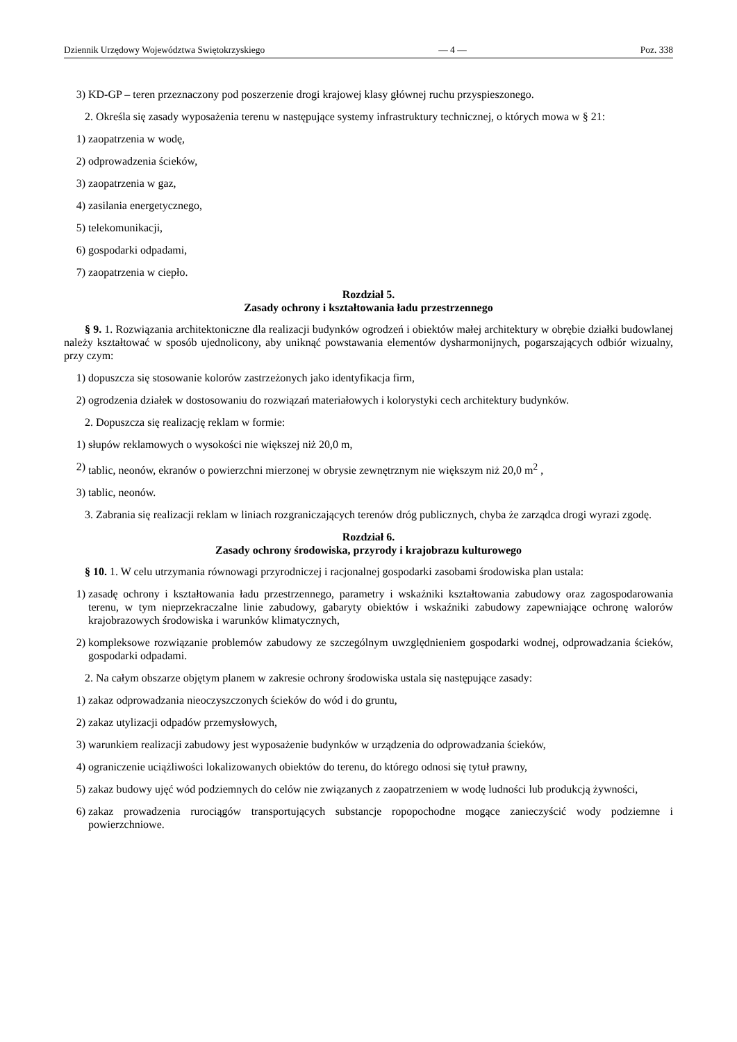Dziennik Urzędowy Województwa Swiętokrzyskiego — 4 — Poz. 338
3) KD-GP – teren przeznaczony pod poszerzenie drogi krajowej klasy głównej ruchu przyspieszonego.
2. Określa się zasady wyposażenia terenu w następujące systemy infrastruktury technicznej, o których mowa w § 21:
1) zaopatrzenia w wodę,
2) odprowadzenia ścieków,
3) zaopatrzenia w gaz,
4) zasilania energetycznego,
5) telekomunikacji,
6) gospodarki odpadami,
7) zaopatrzenia w ciepło.
Rozdział 5.
Zasady ochrony i kształtowania ładu przestrzennego
§ 9. 1. Rozwiązania architektoniczne dla realizacji budynków ogrodzeń i obiektów małej architektury w obrębie działki budowlanej należy kształtować w sposób ujednolicony, aby uniknąć powstawania elementów dysharmonijnych, pogarszających odbiór wizualny, przy czym:
1) dopuszcza się stosowanie kolorów zastrzeżonych jako identyfikacja firm,
2) ogrodzenia działek w dostosowaniu do rozwiązań materiałowych i kolorystyki cech architektury budynków.
2. Dopuszcza się realizację reklam w formie:
1) słupów reklamowych o wysokości nie większej niż 20,0 m,
2) tablic, neonów, ekranów o powierzchni mierzonej w obrysie zewnętrznym nie większym niż 20,0 m<sup>2</sup> ,
3) tablic, neonów.
3. Zabrania się realizacji reklam w liniach rozgraniczających terenów dróg publicznych, chyba że zarządca drogi wyrazi zgodę.
Rozdział 6.
Zasady ochrony środowiska, przyrody i krajobrazu kulturowego
§ 10. 1. W celu utrzymania równowagi przyrodniczej i racjonalnej gospodarki zasobami środowiska plan ustala:
1) zasadę ochrony i kształtowania ładu przestrzennego, parametry i wskaźniki kształtowania zabudowy oraz zagospodarowania terenu, w tym nieprzekraczalne linie zabudowy, gabaryty obiektów i wskaźniki zabudowy zapewniające ochronę walorów krajobrazowych środowiska i warunków klimatycznych,
2) kompleksowe rozwiązanie problemów zabudowy ze szczególnym uwzględnieniem gospodarki wodnej, odprowadzania ścieków, gospodarki odpadami.
2. Na całym obszarze objętym planem w zakresie ochrony środowiska ustala się następujące zasady:
1) zakaz odprowadzania nieoczyszczonych ścieków do wód i do gruntu,
2) zakaz utylizacji odpadów przemysłowych,
3) warunkiem realizacji zabudowy jest wyposażenie budynków w urządzenia do odprowadzania ścieków,
4) ograniczenie uciążliwości lokalizowanych obiektów do terenu, do którego odnosi się tytuł prawny,
5) zakaz budowy ujęć wód podziemnych do celów nie związanych z zaopatrzeniem w wodę ludności lub produkcją żywności,
6) zakaz prowadzenia rurociągów transportujących substancje ropopochodne mogące zanieczyścić wody podziemne i powierzchniowe.